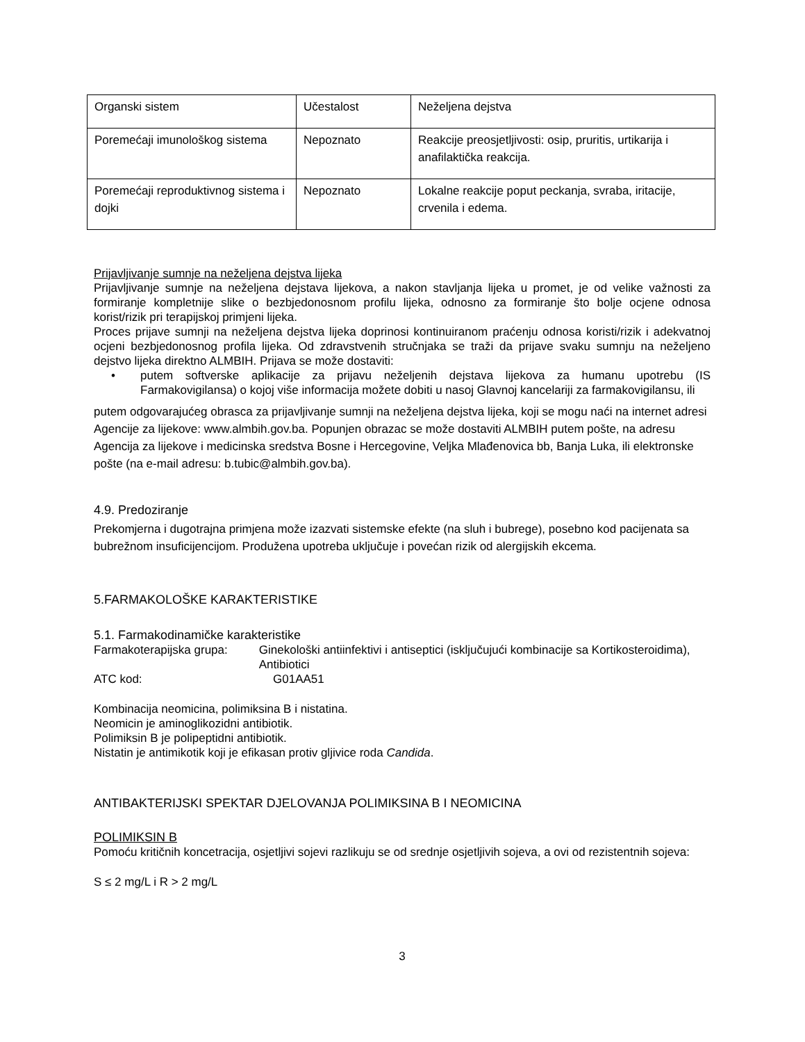| Organski sistem | Učestalost | Neželjena dejstva |
| Poremećaji imunološkog sistema | Nepoznato | Reakcije preosjetljivosti: osip, pruritis, urtikarija i anafilaktička reakcija. |
| Poremećaji reproduktivnog sistema i dojki | Nepoznato | Lokalne reakcije poput peckanja, svraba, iritacije, crvenila i edema. |
Prijavljivanje sumnje na neželjena dejstva lijeka
Prijavljivanje sumnje na neželjena dejstava lijekova, a nakon stavljanja lijeka u promet, je od velike važnosti za formiranje kompletnije slike o bezbjedonosnom profilu lijeka, odnosno za formiranje što bolje ocjene odnosa korist/rizik pri terapijskoj primjeni lijeka.
Proces prijave sumnji na neželjena dejstva lijeka doprinosi kontinuiranom praćenju odnosa koristi/rizik i adekvatnoj ocjeni bezbjedonosnog profila lijeka. Od zdravstvenih stručnjaka se traži da prijave svaku sumnju na neželjeno dejstvo lijeka direktno ALMBIH. Prijava se može dostaviti:
• putem softverske aplikacije za prijavu neželjenih dejstava lijekova za humanu upotrebu (IS Farmakovigilansa) o kojoj više informacija možete dobiti u nasoj Glavnoj kancelariji za farmakovigilansu, ili
putem odgovarajućeg obrasca za prijavljivanje sumnji na neželjena dejstva lijeka, koji se mogu naći na internet adresi Agencije za lijekove: www.almbih.gov.ba. Popunjen obrazac se može dostaviti ALMBIH putem pošte, na adresu Agencija za lijekove i medicinska sredstva Bosne i Hercegovine, Veljka Mlađenovica bb, Banja Luka, ili elektronske pošte (na e-mail adresu: b.tubic@almbih.gov.ba).
4.9. Predoziranje
Prekomjerna i dugotrajna primjena može izazvati sistemske efekte (na sluh i bubrege), posebno kod pacijenata sa bubrežnom insuficijencijom. Produžena upotreba uključuje i povećan rizik od alergijskih ekcema.
5.FARMAKOLOŠKE KARAKTERISTIKE
5.1. Farmakodinamičke karakteristike
Farmakoterapijska grupa: Ginekološki antiinfektivi i antiseptici (isključujući kombinacije sa Kortikosteroidima), Antibiotici
ATC kod: G01AA51
Kombinacija neomicina, polimiksina B i nistatina.
Neomicin je aminoglikozidni antibiotik.
Polimiksin B je polipeptidni antibiotik.
Nistatin je antimikotik koji je efikasan protiv gljivice roda Candida.
ANTIBAKTERIJSKI SPEKTAR DJELOVANJA POLIMIKSINA B I NEOMICINA
POLIMIKSIN B
Pomoću kritičnih koncetracija, osjetljivi sojevi razlikuju se od srednje osjetljivih sojeva, a ovi od rezistentnih sojeva:
S ≤ 2 mg/L i R > 2 mg/L
3